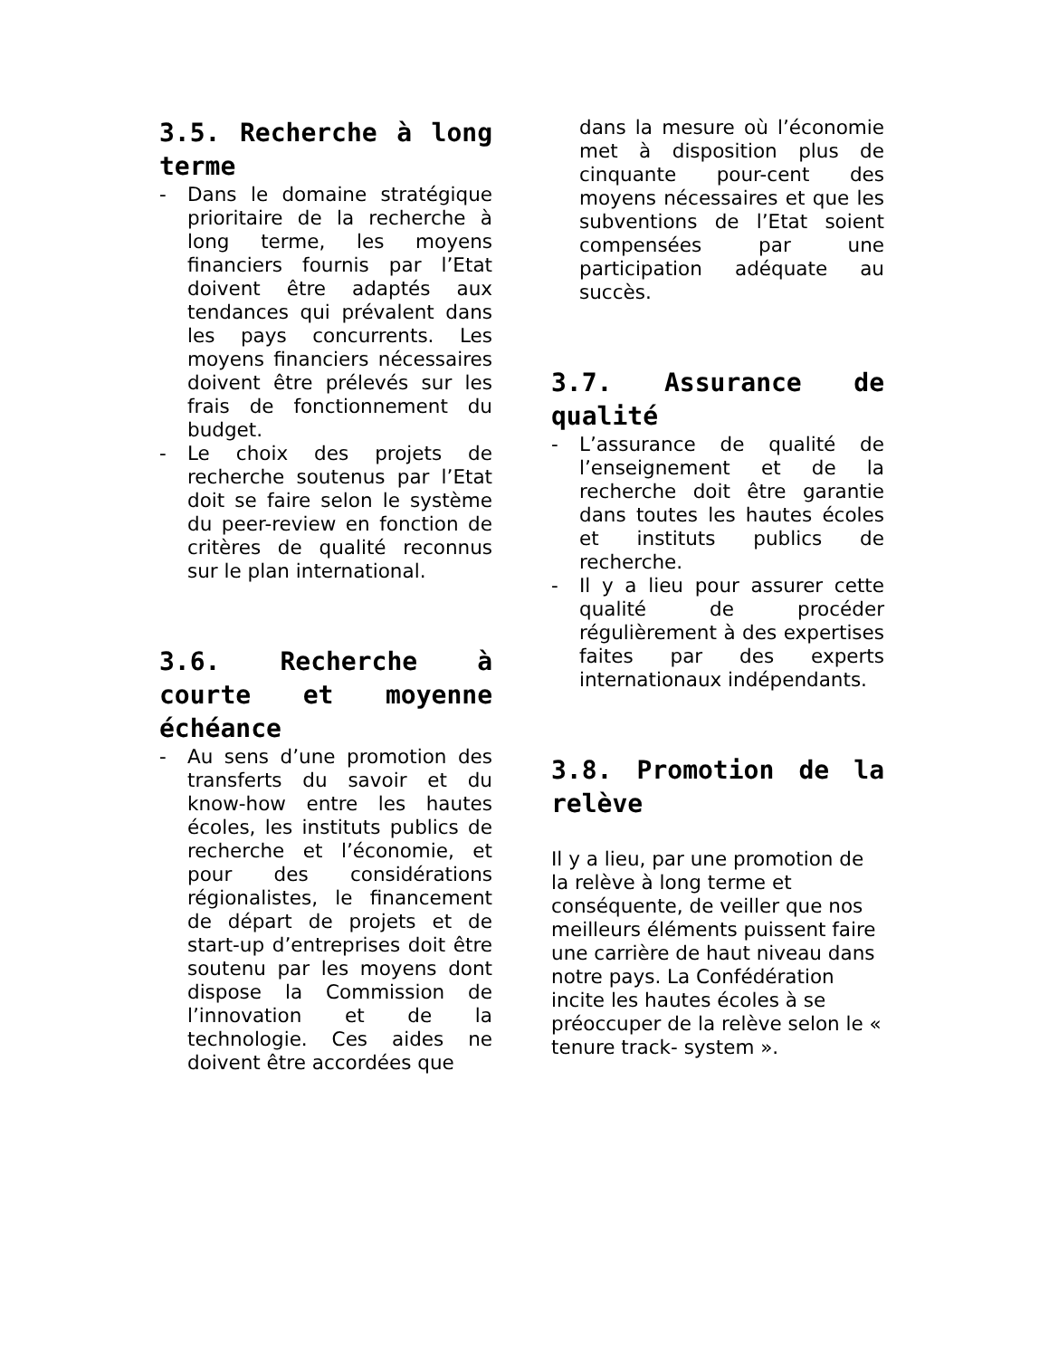3.5. Recherche à long terme
- Dans le domaine stratégique prioritaire de la recherche à long terme, les moyens financiers fournis par l’Etat doivent être adaptés aux tendances qui prévalent dans les pays concurrents. Les moyens financiers nécessaires doivent être prélevés sur les frais de fonctionnement du budget.
- Le choix des projets de recherche soutenus par l’Etat doit se faire selon le système du peer-review en fonction de critères de qualité reconnus sur le plan international.
3.6. Recherche à courte et moyenne échéance
- Au sens d’une promotion des transferts du savoir et du know-how entre les hautes écoles, les instituts publics de recherche et l’économie, et pour des considérations régionalistes, le financement de départ de projets et de start-up d’entreprises doit être soutenu par les moyens dont dispose la Commission de l’innovation et de la technologie. Ces aides ne doivent être accordées que
dans la mesure où l’économie met à disposition plus de cinquante pour-cent des moyens nécessaires et que les subventions de l’Etat soient compensées par une participation adéquate au succès.
3.7. Assurance de qualité
- L’assurance de qualité de l’enseignement et de la recherche doit être garantie dans toutes les hautes écoles et instituts publics de recherche.
- Il y a lieu pour assurer cette qualité de procéder régulièrement à des expertises faites par des experts internationaux indépendants.
3.8. Promotion de la relève
Il y a lieu, par une promotion de la relève à long terme et conséquente, de veiller que nos meilleurs éléments puissent faire une carrière de haut niveau dans notre pays. La Confédération incite les hautes écoles à se préoccuper de la relève selon le « tenure track- system ».